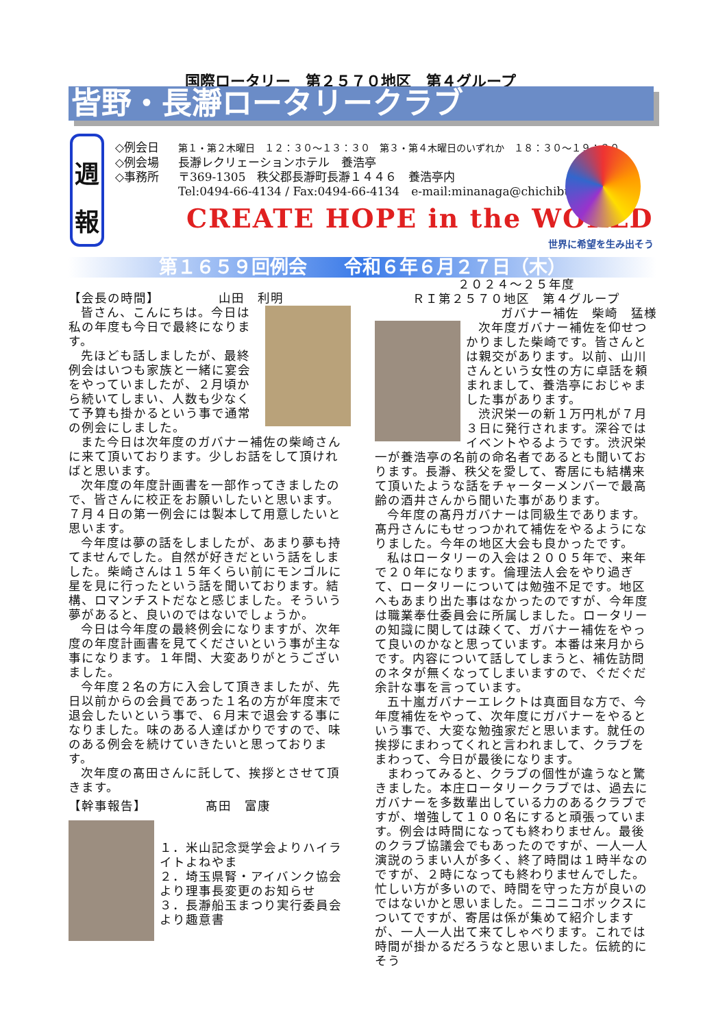国際ロータリー　第２５７０地区　第４グループ
皆野・長瀞ロータリークラブ
週
報
◇例会日 第１・第２木曜日　１２：３０～１３：３０　第３・第４木曜日のいずれか　１８：３０～１９：３０
◇例会場 長瀞レクリェーションホテル　養浩亭
◇事務所 〒369-1305　秩父郡長瀞町長瀞１４４６　養浩亭内
Tel:0494-66-4134 / Fax:0494-66-4134　e-mail:minanaga@chichibu.ne.jp
CREATE HOPE in the WORLD
世界に希望を生み出そう
第１６５９回例会　　令和６年６月２７日（木）
【会長の時間】　　　　　山田　利明
皆さん、こんにちは。今日は私の年度も今日で最終になります。
先ほども話しましたが、最終例会はいつも家族と一緒に宴会をやっていましたが、２月頃から続いてしまい、人数も少なくて予算も掛かるという事で通常の例会にしました。
また今日は次年度のガバナー補佐の柴崎さんに来て頂いております。少しお話をして頂ければと思います。
次年度の年度計画書を一部作ってきましたので、皆さんに校正をお願いしたいと思います。７月４日の第一例会には製本して用意したいと思います。
今年度は夢の話をしましたが、あまり夢も持てませんでした。自然が好きだという話をしました。柴崎さんは１５年くらい前にモンゴルに星を見に行ったという話を聞いております。結構、ロマンチストだなと感じました。そういう夢があると、良いのではないでしょうか。
今日は今年度の最終例会になりますが、次年度の年度計画書を見てくださいという事が主な事になります。１年間、大変ありがとうございました。
今年度２名の方に入会して頂きましたが、先日以前からの会員であった１名の方が年度末で退会したいという事で、６月末で退会する事になりました。味のある人達ばかりですので、味のある例会を続けていきたいと思っております。
次年度の髙田さんに託して、挨拶とさせて頂きます。
【幹事報告】　　　　　髙田　富康
１．米山記念奨学会よりハイライトよねやま
２．埼玉県腎・アイバンク協会より理事長変更のお知らせ
３．長瀞船玉まつり実行委員会より趣意書
２０２４～２５年度
ＲＩ第２５７０地区　第４グループ
ガバナー補佐　柴崎　猛様
次年度ガバナー補佐を仰せつかりました柴崎です。皆さんとは親交があります。以前、山川さんという女性の方に卓話を頼まれまして、養浩亭におじゃました事があります。
渋沢栄一の新１万円札が７月３日に発行されます。深谷ではイベントやるようです。渋沢栄一が養浩亭の名前の命名者であるとも聞いております。長瀞、秩父を愛して、寄居にも結構来て頂いたような話をチャーターメンバーで最高齢の酒井さんから聞いた事があります。
今年度の髙丹ガバナーは同級生であります。髙丹さんにもせっつかれて補佐をやるようになりました。今年の地区大会も良かったです。
私はロータリーの入会は２００５年で、来年で２０年になります。倫理法人会をやり過ぎて、ロータリーについては勉強不足です。地区へもあまり出た事はなかったのですが、今年度は職業奉仕委員会に所属しました。ロータリーの知識に関しては疎くて、ガバナー補佐をやって良いのかなと思っています。本番は来月からです。内容について話してしまうと、補佐訪問のネタが無くなってしまいますので、ぐだぐだ余計な事を言っています。
五十嵐ガバナーエレクトは真面目な方で、今年度補佐をやって、次年度にガバナーをやるという事で、大変な勉強家だと思います。就任の挨拶にまわってくれと言われまして、クラブをまわって、今日が最後になります。
まわってみると、クラブの個性が違うなと驚きました。本庄ロータリークラブでは、過去にガバナーを多数輩出している力のあるクラブですが、増強して１００名にすると頑張っています。例会は時間になっても終わりません。最後のクラブ協議会でもあったのですが、一人一人演説のうまい人が多く、終了時間は１時半なのですが、２時になっても終わりませんでした。忙しい方が多いので、時間を守った方が良いのではないかと思いました。ニコニコボックスについてですが、寄居は係が集めて紹介しますが、一人一人出て来てしゃべります。これでは時間が掛かるだろうなと思いました。伝統的にそう